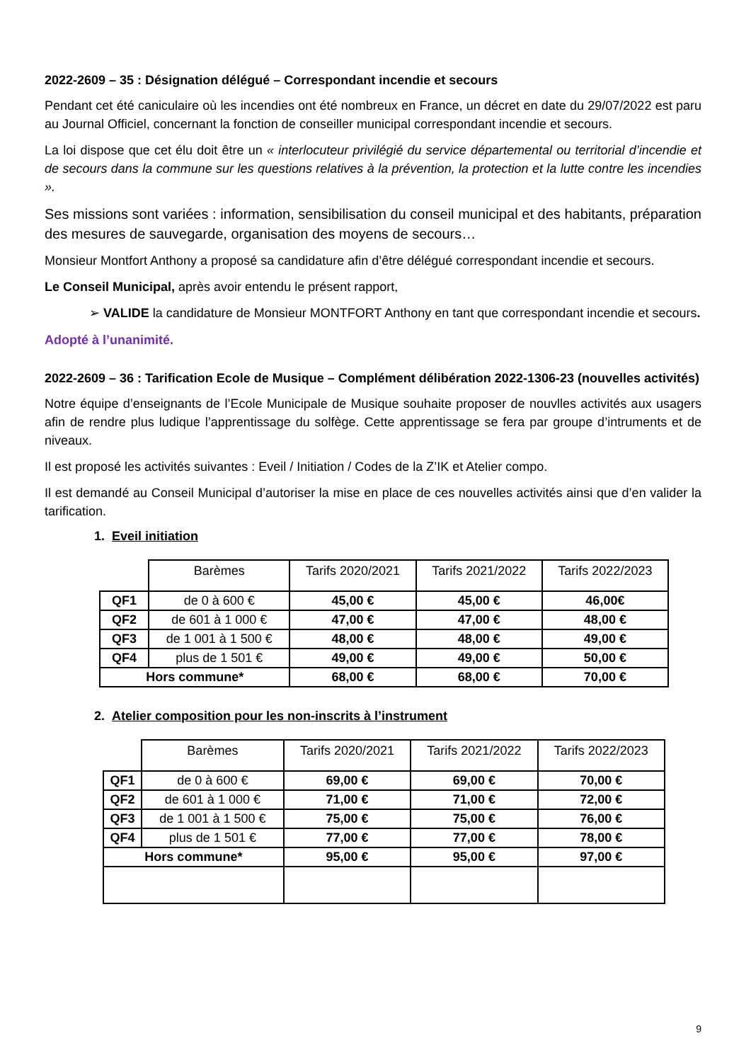2022-2609 – 35 : Désignation délégué – Correspondant incendie et secours
Pendant cet été caniculaire où les incendies ont été nombreux en France, un décret en date du 29/07/2022 est paru au Journal Officiel, concernant la fonction de conseiller municipal correspondant incendie et secours.
La loi dispose que cet élu doit être un « interlocuteur privilégié du service départemental ou territorial d’incendie et de secours dans la commune sur les questions relatives à la prévention, la protection et la lutte contre les incendies ».
Ses missions sont variées : information, sensibilisation du conseil municipal et des habitants, préparation des mesures de sauvegarde, organisation des moyens de secours…
Monsieur Montfort Anthony a proposé sa candidature afin d’être délégué correspondant incendie et secours.
Le Conseil Municipal, après avoir entendu le présent rapport,
➢ VALIDE la candidature de Monsieur MONTFORT Anthony en tant que correspondant incendie et secours.
Adopté à l’unanimité.
2022-2609 – 36 : Tarification Ecole de Musique – Complément délibération 2022-1306-23 (nouvelles activités)
Notre équipe d’enseignants de l’Ecole Municipale de Musique souhaite proposer de nouvlles activités aux usagers afin de rendre plus ludique l’apprentissage du solfège. Cette apprentissage se fera par groupe d’intruments et de niveaux.
Il est proposé les activités suivantes : Eveil / Initiation / Codes de la Z’IK et Atelier compo.
Il est demandé au Conseil Municipal d’autoriser la mise en place de ces nouvelles activités ainsi que d’en valider la tarification.
1. Eveil initiation
| | Barèmes | Tarifs 2020/2021 | Tarifs 2021/2022 | Tarifs 2022/2023 |
| --- | --- | --- | --- | --- |
| QF1 | de 0 à 600 € | 45,00 € | 45,00 € | 46,00€ |
| QF2 | de 601 à 1 000 € | 47,00 € | 47,00 € | 48,00 € |
| QF3 | de 1 001 à 1 500 € | 48,00 € | 48,00 € | 49,00 € |
| QF4 | plus de 1 501 € | 49,00 € | 49,00 € | 50,00 € |
| Hors commune* | | 68,00 € | 68,00 € | 70,00 € |
2. Atelier composition pour les non-inscrits à l’instrument
| | Barèmes | Tarifs 2020/2021 | Tarifs 2021/2022 | Tarifs 2022/2023 |
| --- | --- | --- | --- | --- |
| QF1 | de 0 à 600 € | 69,00 € | 69,00 € | 70,00 € |
| QF2 | de 601 à 1 000 € | 71,00 € | 71,00 € | 72,00 € |
| QF3 | de 1 001 à 1 500 € | 75,00 € | 75,00 € | 76,00 € |
| QF4 | plus de 1 501 € | 77,00 € | 77,00 € | 78,00 € |
| Hors commune* | | 95,00 € | 95,00 € | 97,00 € |
9